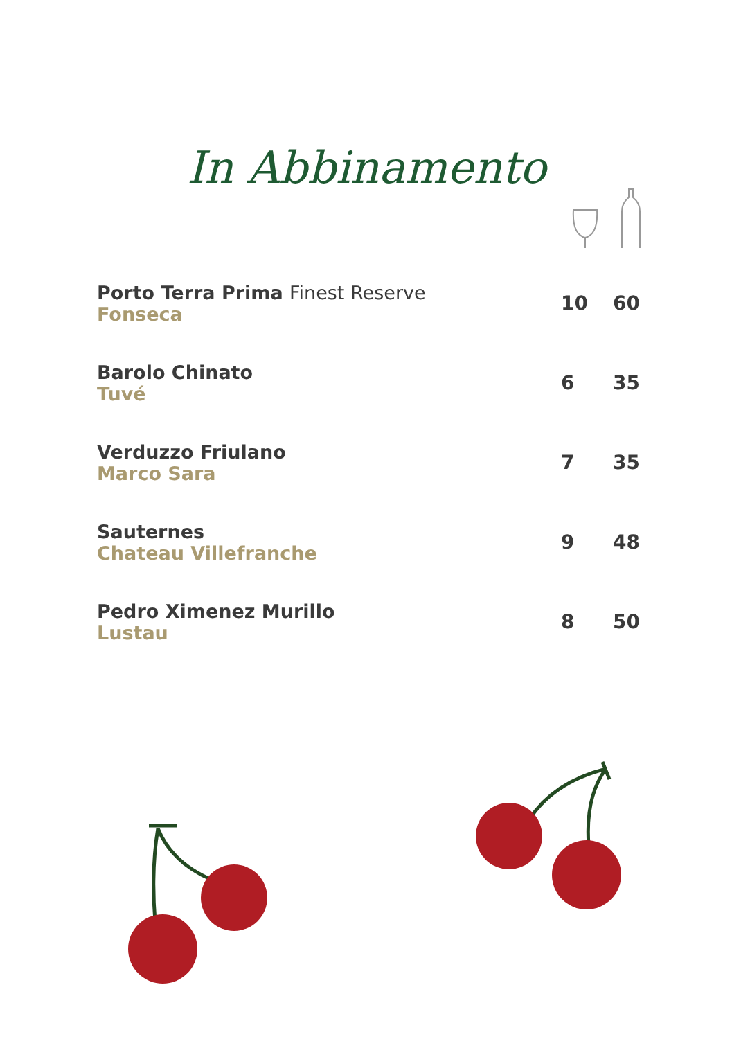In Abbinamento
| Porto Terra Prima Finest Reserve Fonseca | 10 | 60 |
| Barolo Chinato Tuvé | 6 | 35 |
| Verduzzo Friulano Marco Sara | 7 | 35 |
| Sauternes Chateau Villefranche | 9 | 48 |
| Pedro Ximenez Murillo Lustau | 8 | 50 |